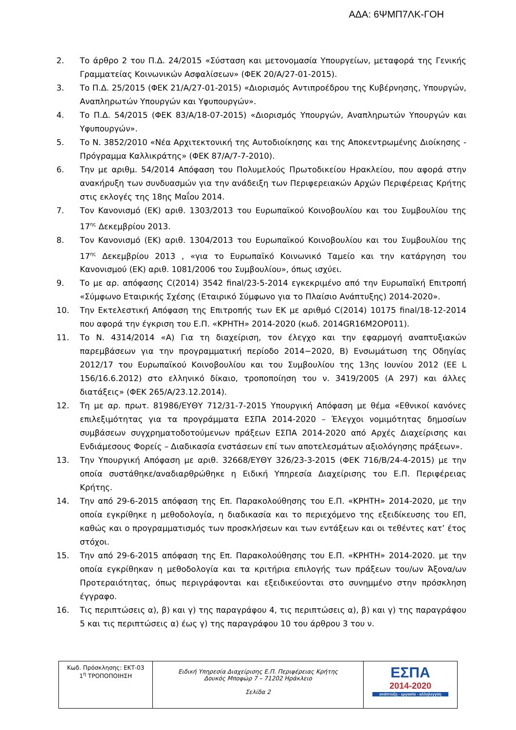ΑΔΑ: 6ΨΜΠ7ΛΚ-ΓΟΗ
2. Το άρθρο 2 του Π.Δ. 24/2015 «Σύσταση και μετονομασία Υπουργείων, μεταφορά της Γενικής Γραμματείας Κοινωνικών Ασφαλίσεων» (ΦΕΚ 20/Α/27-01-2015).
3. Το Π.Δ. 25/2015 (ΦΕΚ 21/Α/27-01-2015) «Διορισμός Αντιπροέδρου της Κυβέρνησης, Υπουργών, Αναπληρωτών Υπουργών και Υφυπουργών».
4. Το Π.Δ. 54/2015 (ΦΕΚ 83/Α/18-07-2015) «Διορισμός Υπουργών, Αναπληρωτών Υπουργών και Υφυπουργών».
5. Το Ν. 3852/2010 «Νέα Αρχιτεκτονική της Αυτοδιοίκησης και της Αποκεντρωμένης Διοίκησης - Πρόγραμμα Καλλικράτης» (ΦΕΚ 87/Α/7-7-2010).
6. Την με αριθμ. 54/2014 Απόφαση του Πολυμελούς Πρωτοδικείου Ηρακλείου, που αφορά στην ανακήρυξη των συνδυασμών για την ανάδειξη των Περιφερειακών Αρχών Περιφέρειας Κρήτης στις εκλογές της 18ης Μαΐου 2014.
7. Τον Κανονισμό (ΕΚ) αριθ. 1303/2013 του Ευρωπαϊκού Κοινοβουλίου και του Συμβουλίου της 17<sup>ης</sup> Δεκεμβρίου 2013.
8. Τον Κανονισμό (ΕΚ) αριθ. 1304/2013 του Ευρωπαϊκού Κοινοβουλίου και του Συμβουλίου της 17<sup>ης</sup> Δεκεμβρίου 2013 , «για το Ευρωπαϊκό Κοινωνικό Ταμείο και την κατάργηση του Κανονισμού (ΕΚ) αριθ. 1081/2006 του Συμβουλίου», όπως ισχύει.
9. Το με αρ. απόφασης C(2014) 3542 final/23-5-2014 εγκεκριμένο από την Ευρωπαϊκή Επιτροπή «Σύμφωνο Εταιρικής Σχέσης (Εταιρικό Σύμφωνο για το Πλαίσιο Ανάπτυξης) 2014-2020».
10. Την Εκτελεστική Απόφαση της Επιτροπής των ΕΚ με αριθμό C(2014) 10175 final/18-12-2014 που αφορά την έγκριση του Ε.Π. «ΚΡΗΤΗ» 2014-2020 (κωδ. 2014GR16M2OP011).
11. Το Ν. 4314/2014 «Α) Για τη διαχείριση, τον έλεγχο και την εφαρμογή αναπτυξιακών παρεμβάσεων για την προγραμματική περίοδο 2014−2020, Β) Ενσωμάτωση της Οδηγίας 2012/17 του Ευρωπαϊκού Κοινοβουλίου και του Συμβουλίου της 13ης Ιουνίου 2012 (ΕΕ L 156/16.6.2012) στο ελληνικό δίκαιο, τροποποίηση του ν. 3419/2005 (Α 297) και άλλες διατάξεις» (ΦΕΚ 265/Α/23.12.2014).
12. Τη με αρ. πρωτ. 81986/ΕΥΘΥ 712/31-7-2015 Υπουργική Απόφαση με θέμα «Εθνικοί κανόνες επιλεξιμότητας για τα προγράμματα ΕΣΠΑ 2014-2020 – Έλεγχοι νομιμότητας δημοσίων συμβάσεων συγχρηματοδοτούμενων πράξεων ΕΣΠΑ 2014-2020 από Αρχές Διαχείρισης και Ενδιάμεσους Φορείς – Διαδικασία ενστάσεων επί των αποτελεσμάτων αξιολόγησης πράξεων».
13. Την Υπουργική Απόφαση με αριθ. 32668/ΕΥΘΥ 326/23-3-2015 (ΦΕΚ 716/Β/24-4-2015) με την οποία συστάθηκε/αναδιαρθρώθηκε η Ειδική Υπηρεσία Διαχείρισης του Ε.Π. Περιφέρειας Κρήτης.
14. Την από 29-6-2015 απόφαση της Επ. Παρακολούθησης του Ε.Π. «ΚΡΗΤΗ» 2014-2020, με την οποία εγκρίθηκε η μεθοδολογία, η διαδικασία και το περιεχόμενο της εξειδίκευσης του ΕΠ, καθώς και ο προγραμματισμός των προσκλήσεων και των εντάξεων και οι τεθέντες κατ’ έτος στόχοι.
15. Την από 29-6-2015 απόφαση της Επ. Παρακολούθησης του Ε.Π. «ΚΡΗΤΗ» 2014-2020. με την οποία εγκρίθηκαν η μεθοδολογία και τα κριτήρια επιλογής των πράξεων του/ων Άξονα/ων Προτεραιότητας, όπως περιγράφονται και εξειδικεύονται στο συνημμένο στην πρόσκληση έγγραφο.
16. Τις περιπτώσεις α), β) και γ) της παραγράφου 4, τις περιπτώσεις α), β) και γ) της παραγράφου 5 και τις περιπτώσεις α) έως γ) της παραγράφου 10 του άρθρου 3 του ν.
| Κωδ. Πρόσκλησης: ΕΚΤ-03 1<sup>η</sup> ΤΡΟΠΟΠΟΙΗΣΗ | Ειδική Υπηρεσία Διαχείρισης Ε.Π. Περιφέρειας Κρήτης Δουκός Μποφώρ 7 – 71202 Ηράκλειο Σελίδα 2 | ΕΣΠΑ 2014-2020 ανάπτυξη - εργασία - αλληλεγγύη |